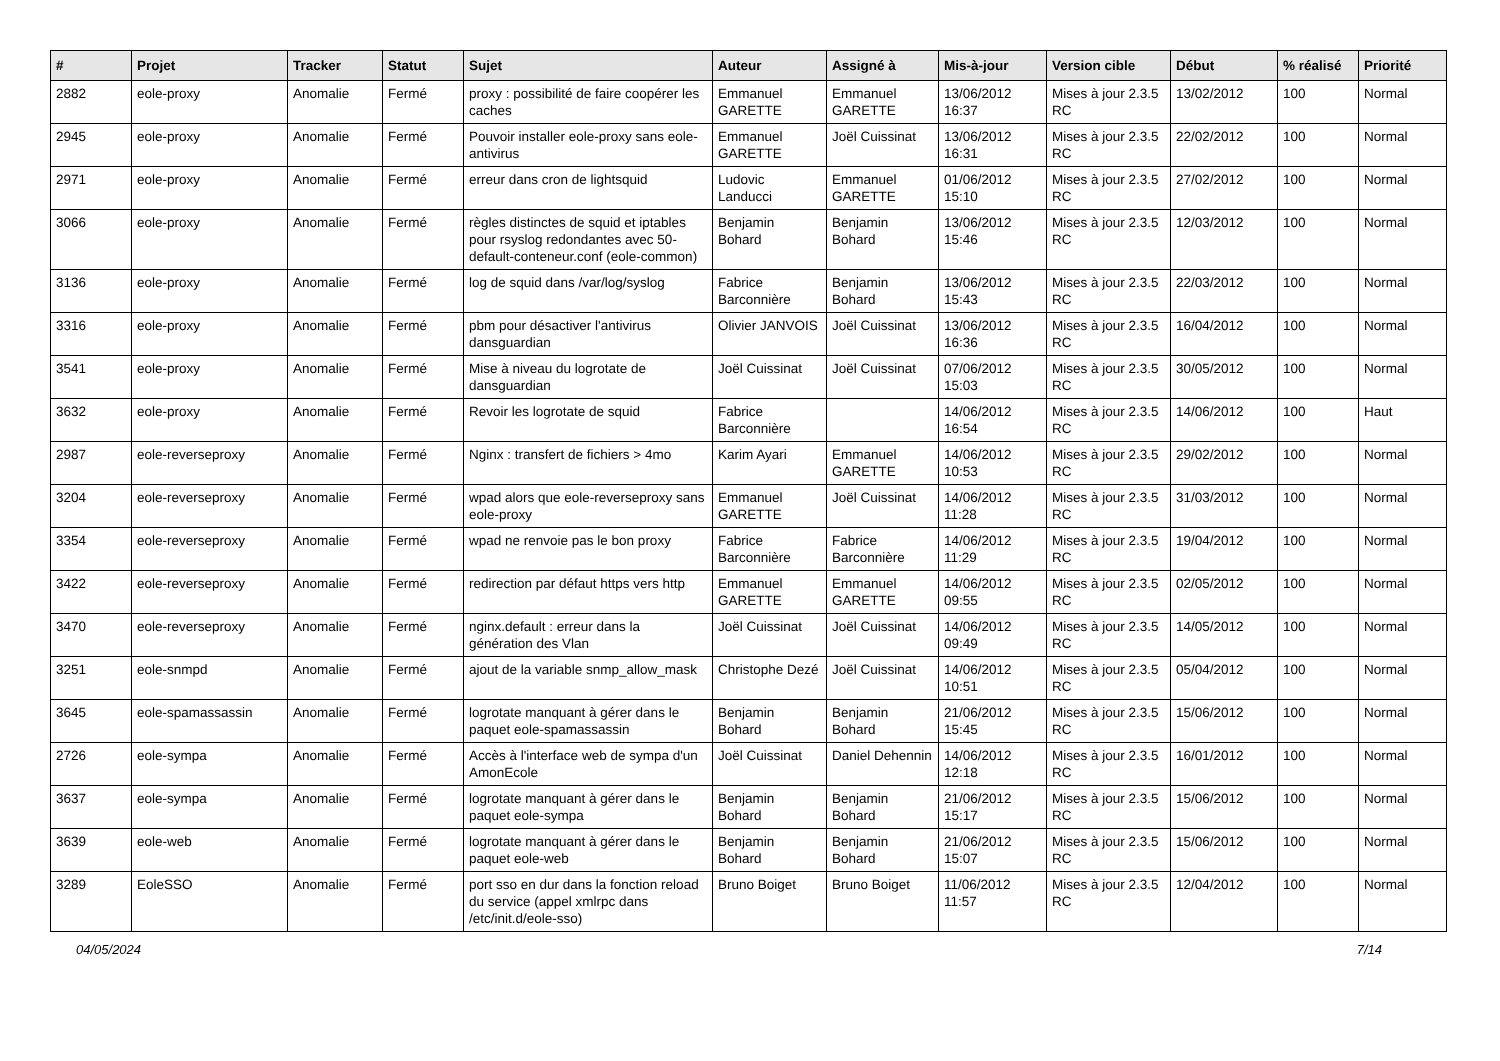| # | Projet | Tracker | Statut | Sujet | Auteur | Assigné à | Mis-à-jour | Version cible | Début | % réalisé | Priorité |
| --- | --- | --- | --- | --- | --- | --- | --- | --- | --- | --- | --- |
| 2882 | eole-proxy | Anomalie | Fermé | proxy : possibilité de faire coopérer les caches | Emmanuel GARETTE | Emmanuel GARETTE | 13/06/2012 16:37 | Mises à jour 2.3.5 RC | 13/02/2012 | 100 | Normal |
| 2945 | eole-proxy | Anomalie | Fermé | Pouvoir installer eole-proxy sans eole-antivirus | Emmanuel GARETTE | Joël Cuissinat | 13/06/2012 16:31 | Mises à jour 2.3.5 RC | 22/02/2012 | 100 | Normal |
| 2971 | eole-proxy | Anomalie | Fermé | erreur dans cron de lightsquid | Ludovic Landucci | Emmanuel GARETTE | 01/06/2012 15:10 | Mises à jour 2.3.5 RC | 27/02/2012 | 100 | Normal |
| 3066 | eole-proxy | Anomalie | Fermé | règles distinctes de squid et iptables pour rsyslog redondantes avec 50-default-conteneur.conf (eole-common) | Benjamin Bohard | Benjamin Bohard | 13/06/2012 15:46 | Mises à jour 2.3.5 RC | 12/03/2012 | 100 | Normal |
| 3136 | eole-proxy | Anomalie | Fermé | log de squid dans /var/log/syslog | Fabrice Barconnière | Benjamin Bohard | 13/06/2012 15:43 | Mises à jour 2.3.5 RC | 22/03/2012 | 100 | Normal |
| 3316 | eole-proxy | Anomalie | Fermé | pbm pour désactiver l'antivirus dansguardian | Olivier JANVOIS | Joël Cuissinat | 13/06/2012 16:36 | Mises à jour 2.3.5 RC | 16/04/2012 | 100 | Normal |
| 3541 | eole-proxy | Anomalie | Fermé | Mise à niveau du logrotate de dansguardian | Joël Cuissinat | Joël Cuissinat | 07/06/2012 15:03 | Mises à jour 2.3.5 RC | 30/05/2012 | 100 | Normal |
| 3632 | eole-proxy | Anomalie | Fermé | Revoir les logrotate de squid | Fabrice Barconnière | | 14/06/2012 16:54 | Mises à jour 2.3.5 RC | 14/06/2012 | 100 | Haut |
| 2987 | eole-reverseproxy | Anomalie | Fermé | Nginx : transfert de fichiers > 4mo | Karim Ayari | Emmanuel GARETTE | 14/06/2012 10:53 | Mises à jour 2.3.5 RC | 29/02/2012 | 100 | Normal |
| 3204 | eole-reverseproxy | Anomalie | Fermé | wpad alors que eole-reverseproxy sans eole-proxy | Emmanuel GARETTE | Joël Cuissinat | 14/06/2012 11:28 | Mises à jour 2.3.5 RC | 31/03/2012 | 100 | Normal |
| 3354 | eole-reverseproxy | Anomalie | Fermé | wpad ne renvoie pas le bon proxy | Fabrice Barconnière | Fabrice Barconnière | 14/06/2012 11:29 | Mises à jour 2.3.5 RC | 19/04/2012 | 100 | Normal |
| 3422 | eole-reverseproxy | Anomalie | Fermé | redirection par défaut https vers http | Emmanuel GARETTE | Emmanuel GARETTE | 14/06/2012 09:55 | Mises à jour 2.3.5 RC | 02/05/2012 | 100 | Normal |
| 3470 | eole-reverseproxy | Anomalie | Fermé | nginx.default : erreur dans la génération des Vlan | Joël Cuissinat | Joël Cuissinat | 14/06/2012 09:49 | Mises à jour 2.3.5 RC | 14/05/2012 | 100 | Normal |
| 3251 | eole-snmpd | Anomalie | Fermé | ajout de la variable snmp_allow_mask | Christophe Dezé | Joël Cuissinat | 14/06/2012 10:51 | Mises à jour 2.3.5 RC | 05/04/2012 | 100 | Normal |
| 3645 | eole-spamassassin | Anomalie | Fermé | logrotate manquant à gérer dans le paquet eole-spamassassin | Benjamin Bohard | Benjamin Bohard | 21/06/2012 15:45 | Mises à jour 2.3.5 RC | 15/06/2012 | 100 | Normal |
| 2726 | eole-sympa | Anomalie | Fermé | Accès à l'interface web de sympa d'un AmonEcole | Joël Cuissinat | Daniel Dehennin | 14/06/2012 12:18 | Mises à jour 2.3.5 RC | 16/01/2012 | 100 | Normal |
| 3637 | eole-sympa | Anomalie | Fermé | logrotate manquant à gérer dans le paquet eole-sympa | Benjamin Bohard | Benjamin Bohard | 21/06/2012 15:17 | Mises à jour 2.3.5 RC | 15/06/2012 | 100 | Normal |
| 3639 | eole-web | Anomalie | Fermé | logrotate manquant à gérer dans le paquet eole-web | Benjamin Bohard | Benjamin Bohard | 21/06/2012 15:07 | Mises à jour 2.3.5 RC | 15/06/2012 | 100 | Normal |
| 3289 | EoleSSO | Anomalie | Fermé | port sso en dur dans la fonction reload du service (appel xmlrpc dans /etc/init.d/eole-sso) | Bruno Boiget | Bruno Boiget | 11/06/2012 11:57 | Mises à jour 2.3.5 RC | 12/04/2012 | 100 | Normal |
04/05/2024 7/14